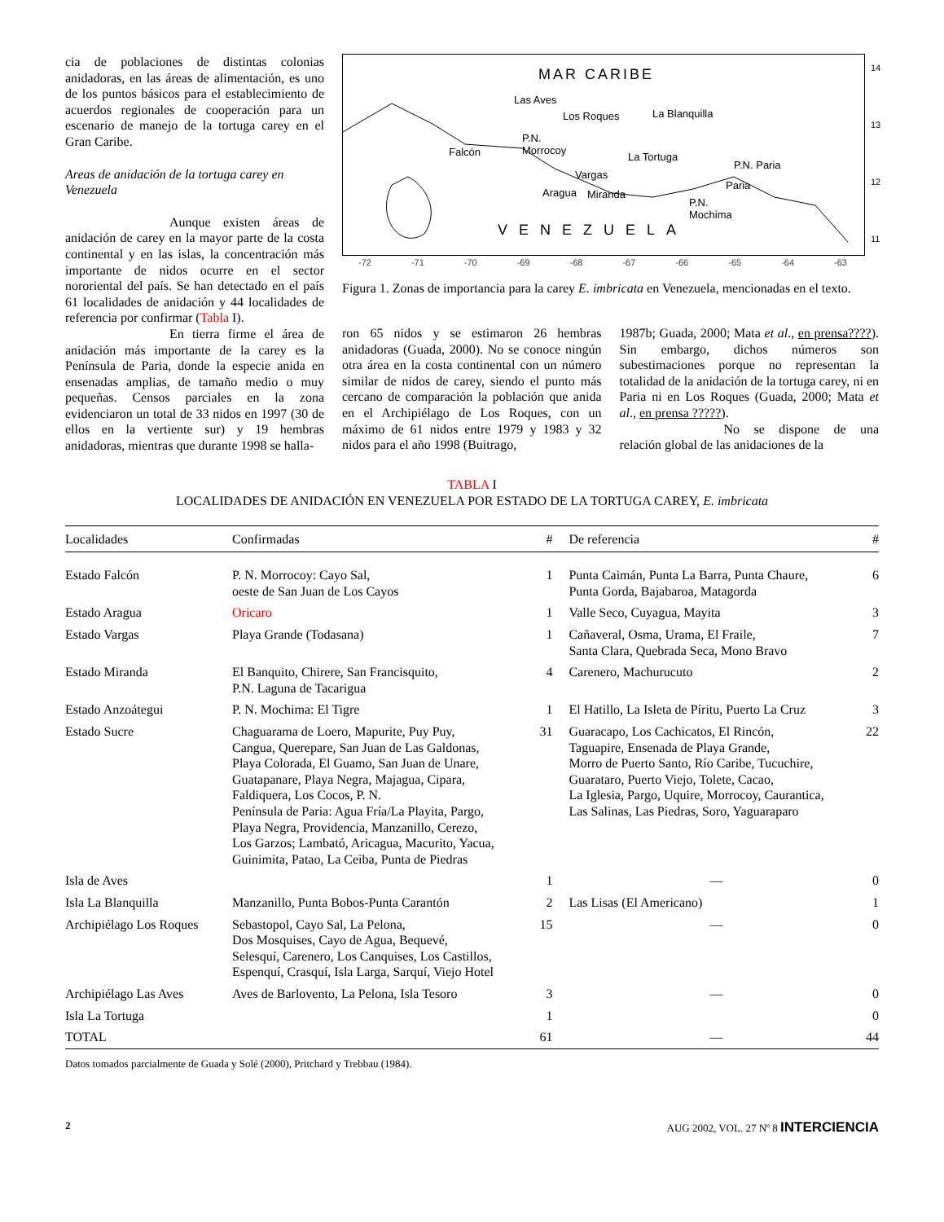cia de poblaciones de distintas colonias anidadoras, en las áreas de alimentación, es uno de los puntos básicos para el establecimiento de acuerdos regionales de cooperación para un escenario de manejo de la tortuga carey en el Gran Caribe.
Areas de anidación de la tortuga carey en Venezuela
Aunque existen áreas de anidación de carey en la mayor parte de la costa continental y en las islas, la concentración más importante de nidos ocurre en el sector nororiental del país. Se han detectado en el país 61 localidades de anidación y 44 localidades de referencia por confirmar (Tabla I).
En tierra firme el área de anidación más importante de la carey es la Península de Paria, donde la especie anida en ensenadas amplias, de tamaño medio o muy pequeñas. Censos parciales en la zona evidenciaron un total de 33 nidos en 1997 (30 de ellos en la vertiente sur) y 19 hembras anidadoras, mientras que durante 1998 se halla-
MAR CARIBE
Las Aves
Los Roques La Blanquilla
P.N.
Morrocoy Falcón La Tortuga
P.N. Paria
Vargas
Paria
Aragua Miranda
P.N.
Mochima
VENEZUELA
14
13
12
11
-72 -71 -70 -69 -68 -67 -66 -65 -64 -63
Figura 1. Zonas de importancia para la carey E. imbricata en Venezuela, mencionadas en el texto.
ron 65 nidos y se estimaron 26 hembras anidadoras (Guada, 2000). No se conoce ningún otra área en la costa continental con un número similar de nidos de carey, siendo el punto más cercano de comparación la población que anida en el Archipiélago de Los Roques, con un máximo de 61 nidos entre 1979 y 1983 y 32 nidos para el año 1998 (Buitrago,
1987b; Guada, 2000; Mata et al., en prensa????). Sin embargo, dichos números son subestimaciones porque no representan la totalidad de la anidación de la tortuga carey, ni en Paria ni en Los Roques (Guada, 2000; Mata et al., en prensa ?????).
No se dispone de una relación global de las anidaciones de la
TABLA I
LOCALIDADES DE ANIDACIÓN EN VENEZUELA POR ESTADO DE LA TORTUGA CAREY, E. imbricata
| Localidades | Confirmadas | # | De referencia | # |
| --- | --- | --- | --- | --- |
| Estado Falcón | P. N. Morrocoy: Cayo Sal, oeste de San Juan de Los Cayos | 1 | Punta Caimán, Punta La Barra, Punta Chaure, Punta Gorda, Bajabaroa, Matagorda | 6 |
| Estado Aragua | Oricaro | 1 | Valle Seco, Cuyagua, Mayita | 3 |
| Estado Vargas | Playa Grande (Todasana) | 1 | Cañaveral, Osma, Urama, El Fraile, Santa Clara, Quebrada Seca, Mono Bravo | 7 |
| Estado Miranda | El Banquito, Chirere, San Francisquito, P.N. Laguna de Tacarigua | 4 | Carenero, Machurucuto | 2 |
| Estado Anzoátegui | P. N. Mochima: El Tigre | 1 | El Hatillo, La Isleta de Píritu, Puerto La Cruz | 3 |
| Estado Sucre | Chaguarama de Loero, Mapurite, Puy Puy, Cangua, Querepare, San Juan de Las Galdonas, Playa Colorada, El Guamo, San Juan de Unare, Guatapanare, Playa Negra, Majagua, Cipara, Faldiquera, Los Cocos, P. N. Península de Paria: Agua Fría/La Playita, Pargo, Playa Negra, Providencia, Manzanillo, Cerezo, Los Garzos; Lambató, Aricagua, Macurito, Yacua, Guinimita, Patao, La Ceiba, Punta de Piedras | 31 | Guaracapo, Los Cachicatos, El Rincón, Taguapire, Ensenada de Playa Grande, Morro de Puerto Santo, Río Caribe, Tucuchire, Guarataro, Puerto Viejo, Tolete, Cacao, La Iglesia, Pargo, Uquire, Morrocoy, Caurantica, Las Salinas, Las Piedras, Soro, Yaguaraparo | 22 |
| Isla de Aves | | 1 | — | 0 |
| Isla La Blanquilla | Manzanillo, Punta Bobos-Punta Carantón | 2 | Las Lisas (El Americano) | 1 |
| Archipiélago Los Roques | Sebastopol, Cayo Sal, La Pelona, Dos Mosquises, Cayo de Agua, Bequevé, Selesquí, Carenero, Los Canquises, Los Castillos, Espenquí, Crasquí, Isla Larga, Sarquí, Viejo Hotel | 15 | — | 0 |
| Archipiélago Las Aves | Aves de Barlovento, La Pelona, Isla Tesoro | 3 | — | 0 |
| Isla La Tortuga | | 1 | | 0 |
| TOTAL | | 61 | — | 44 |
Datos tomados parcialmente de Guada y Solé (2000), Pritchard y Trebbau (1984).
2 AUG 2002, VOL. 27 Nº 8 INTERCIENCIA